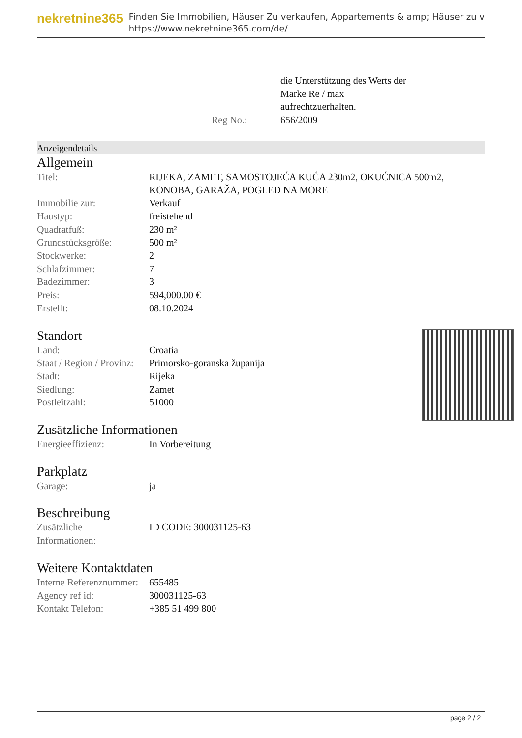nekretnine365
Finden Sie Immobilien, Häuser Zu verkaufen, Appartements & amp; Häuser zu v
https://www.nekretnine365.com/de/
| | die Unterstützung des Werts der Marke Re / max aufrechtzuerhalten. |
| Reg No.: | 656/2009 |
Anzeigendetails
Allgemein
| Titel: | RIJEKA, ZAMET, SAMOSTOJEĆA KUĆA 230m2, OKUĆNICA 500m2, KONOBA, GARAŽA, POGLED NA MORE |
| Immobilie zur: | Verkauf |
| Haustyp: | freistehend |
| Quadratfuß: | 230 m² |
| Grundstücksgröße: | 500 m² |
| Stockwerke: | 2 |
| Schlafzimmer: | 7 |
| Badezimmer: | 3 |
| Preis: | 594,000.00 € |
| Erstellt: | 08.10.2024 |
Standort
| Land: | Croatia |
| Staat / Region / Provinz: | Primorsko-goranska županija |
| Stadt: | Rijeka |
| Siedlung: | Zamet |
| Postleitzahl: | 51000 |
Zusätzliche Informationen
| Energieeffizienz: | In Vorbereitung |
Parkplatz
| Garage: | ja |
Beschreibung
| Zusätzliche Informationen: | ID CODE: 300031125-63 |
Weitere Kontaktdaten
| Interne Referenznummer: | 655485 |
| Agency ref id: | 300031125-63 |
| Kontakt Telefon: | +385 51 499 800 |
page 2 / 2